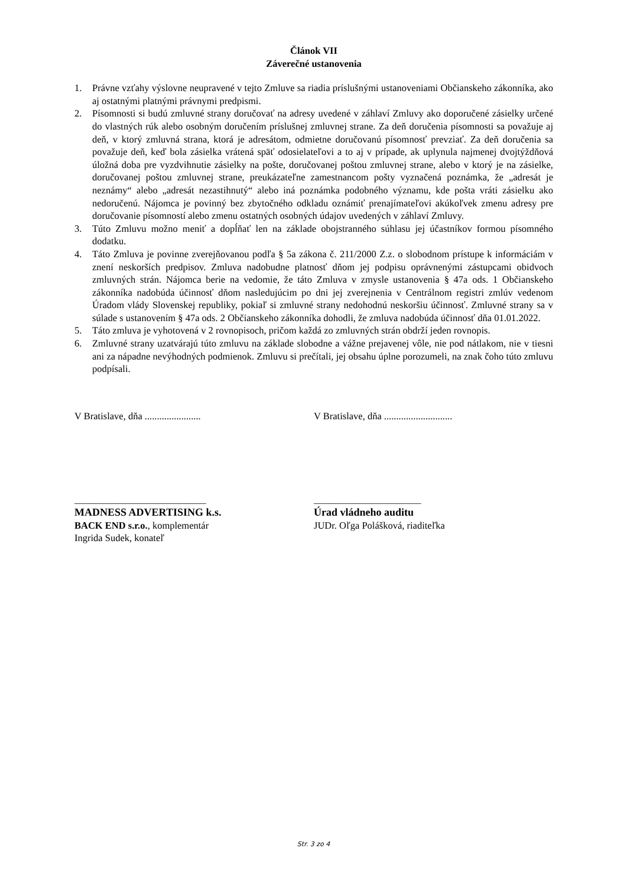Článok VII
Záverečné ustanovenia
1. Právne vzťahy výslovne neupravené v tejto Zmluve sa riadia príslušnými ustanoveniami Občianskeho zákonníka, ako aj ostatnými platnými právnymi predpismi.
2. Písomnosti si budú zmluvné strany doručovať na adresy uvedené v záhlaví Zmluvy ako doporučené zásielky určené do vlastných rúk alebo osobným doručením príslušnej zmluvnej strane. Za deň doručenia písomnosti sa považuje aj deň, v ktorý zmluvná strana, ktorá je adresátom, odmietne doručovanú písomnosť prevziať. Za deň doručenia sa považuje deň, keď bola zásielka vrátená späť odosielateľovi a to aj v prípade, ak uplynula najmenej dvojtýždňová úložná doba pre vyzdvihnutie zásielky na pošte, doručovanej poštou zmluvnej strane, alebo v ktorý je na zásielke, doručovanej poštou zmluvnej strane, preukázateľne zamestnancom pošty vyznačená poznámka, že „adresát je neznámy“ alebo „adresát nezastihnutý“ alebo iná poznámka podobného významu, kde pošta vráti zásielku ako nedoručenú. Nájomca je povinný bez zbytočného odkladu oznámiť prenajímateľovi akúkoľvek zmenu adresy pre doručovanie písomností alebo zmenu ostatných osobných údajov uvedených v záhlaví Zmluvy.
3. Túto Zmluvu možno meniť a dopĺňať len na základe obojstranného súhlasu jej účastníkov formou písomného dodatku.
4. Táto Zmluva je povinne zverejňovanou podľa § 5a zákona č. 211/2000 Z.z. o slobodnom prístupe k informáciám v znení neskorších predpisov. Zmluva nadobudne platnosť dňom jej podpisu oprávnenými zástupcami obidvoch zmluvných strán. Nájomca berie na vedomie, že táto Zmluva v zmysle ustanovenia § 47a ods. 1 Občianskeho zákonníka nadobúda účinnosť dňom nasledujúcim po dni jej zverejnenia v Centrálnom registri zmlúv vedenom Úradom vlády Slovenskej republiky, pokiaľ si zmluvné strany nedohodnú neskoršiu účinnosť. Zmluvné strany sa v súlade s ustanovením § 47a ods. 2 Občianskeho zákonníka dohodli, že zmluva nadobúda účinnosť dňa 01.01.2022.
5. Táto zmluva je vyhotovená v 2 rovnopisoch, pričom každá zo zmluvných strán obdrží jeden rovnopis.
6. Zmluvné strany uzatvárajú túto zmluvu na základe slobodne a vážne prejavenej vôle, nie pod nátlakom, nie v tiesni ani za nápadne nevýhodných podmienok. Zmluvu si prečítali, jej obsahu úplne porozumeli, na znak čoho túto zmluvu podpísali.
V Bratislave, dňa .......................
___________________________
MADNESS ADVERTISING k.s.
BACK END s.r.o., komplementár
Ingrida Sudek, konateľ
V Bratislave, dňa ............................
______________________
Úrad vládneho auditu
JUDr. Oľga Polášková, riaditeľka
Str. 3 zo 4